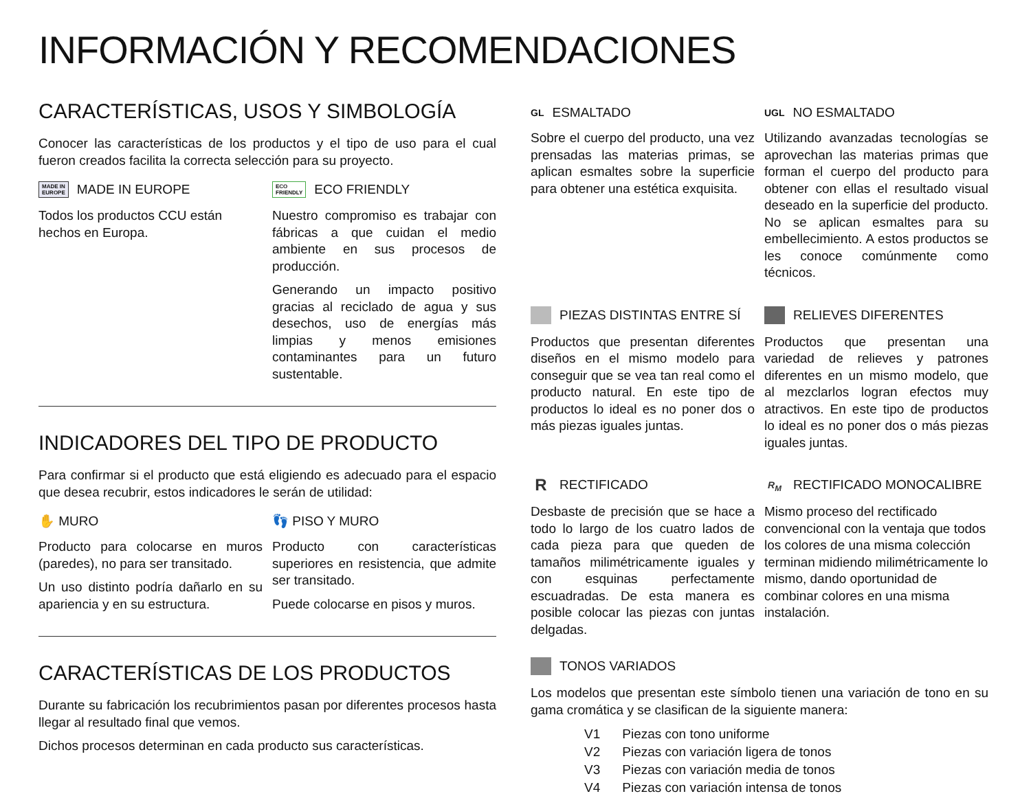INFORMACIÓN Y RECOMENDACIONES
CARACTERÍSTICAS, USOS Y SIMBOLOGÍA
Conocer las características de los productos y el tipo de uso para el cual fueron creados facilita la correcta selección para su proyecto.
MADE IN
EUROPE MADE IN EUROPE
Todos los productos CCU están hechos en Europa.
ECO
FRIENDLY ECO FRIENDLY
Nuestro compromiso es trabajar con fábricas a que cuidan el medio ambiente en sus procesos de producción.
Generando un impacto positivo gracias al reciclado de agua y sus desechos, uso de energías más limpias y menos emisiones contaminantes para un futuro sustentable.
INDICADORES DEL TIPO DE PRODUCTO
Para confirmar si el producto que está eligiendo es adecuado para el espacio que desea recubrir, estos indicadores le serán de utilidad:
✋ MURO
Producto para colocarse en muros (paredes), no para ser transitado.
Un uso distinto podría dañarlo en su apariencia y en su estructura.
👣 PISO Y MURO
Producto con características superiores en resistencia, que admite ser transitado.
Puede colocarse en pisos y muros.
CARACTERÍSTICAS DE LOS PRODUCTOS
Durante su fabricación los recubrimientos pasan por diferentes procesos hasta llegar al resultado final que vemos.
Dichos procesos determinan en cada producto sus características.
GL ESMALTADO
Sobre el cuerpo del producto, una vez prensadas las materias primas, se aplican esmaltes sobre la superficie para obtener una estética exquisita.
UGL NO ESMALTADO
Utilizando avanzadas tecnologías se aprovechan las materias primas que forman el cuerpo del producto para obtener con ellas el resultado visual deseado en la superficie del producto. No se aplican esmaltes para su embellecimiento. A estos productos se les conoce comúnmente como técnicos.
PIEZAS DISTINTAS ENTRE SÍ
Productos que presentan diferentes diseños en el mismo modelo para conseguir que se vea tan real como el producto natural. En este tipo de productos lo ideal es no poner dos o más piezas iguales juntas.
RELIEVES DIFERENTES
Productos que presentan una variedad de relieves y patrones diferentes en un mismo modelo, que al mezclarlos logran efectos muy atractivos. En este tipo de productos lo ideal es no poner dos o más piezas iguales juntas.
R RECTIFICADO
Desbaste de precisión que se hace a todo lo largo de los cuatro lados de cada pieza para que queden de tamaños milimétricamente iguales y con esquinas perfectamente escuadradas. De esta manera es posible colocar las piezas con juntas delgadas.
R<sub>M</sub> RECTIFICADO MONOCALIBRE
Mismo proceso del rectificado convencional con la ventaja que todos los colores de una misma colección terminan midiendo milimétricamente lo mismo, dando oportunidad de combinar colores en una misma instalación.
TONOS VARIADOS
Los modelos que presentan este símbolo tienen una variación de tono en su gama cromática y se clasifican de la siguiente manera:
| V1 | Piezas con tono uniforme |
| V2 | Piezas con variación ligera de tonos |
| V3 | Piezas con variación media de tonos |
| V4 | Piezas con variación intensa de tonos |